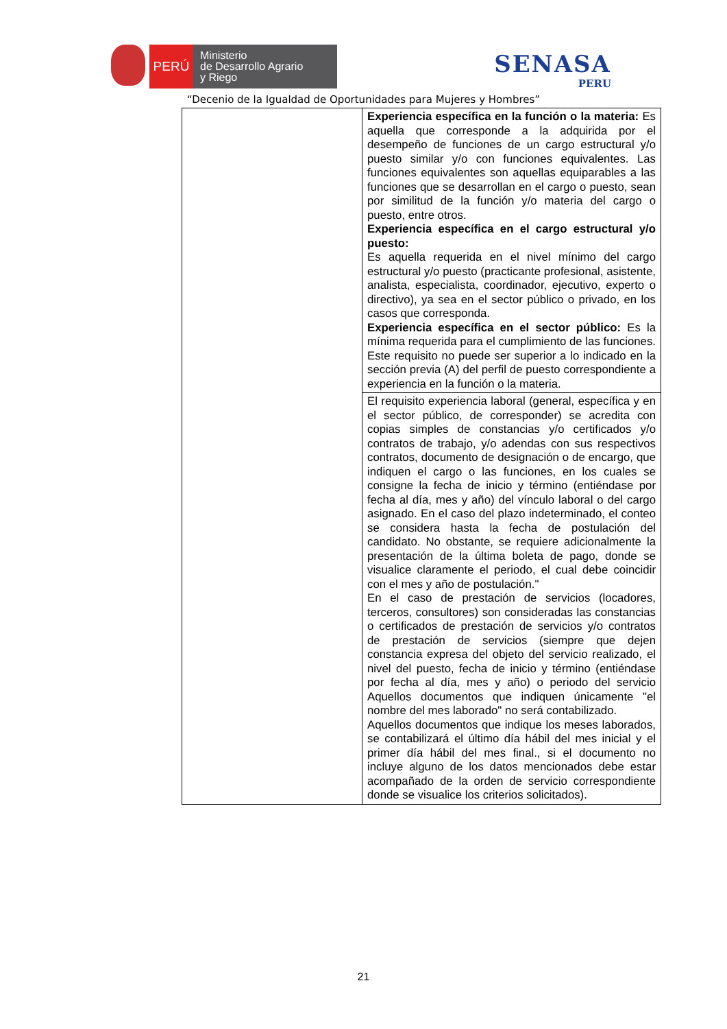PERÚ
Ministerio
de Desarrollo Agrario
y Riego
SENASA
PERU
“Decenio de la Igualdad de Oportunidades para Mujeres y Hombres”
| | Experiencia específica en la función o la materia: Es aquella que corresponde a la adquirida por el desempeño de funciones de un cargo estructural y/o puesto similar y/o con funciones equivalentes. Las funciones equivalentes son aquellas equiparables a las funciones que se desarrollan en el cargo o puesto, sean por similitud de la función y/o materia del cargo o puesto, entre otros. Experiencia específica en el cargo estructural y/o puesto: Es aquella requerida en el nivel mínimo del cargo estructural y/o puesto (practicante profesional, asistente, analista, especialista, coordinador, ejecutivo, experto o directivo), ya sea en el sector público o privado, en los casos que corresponda. Experiencia específica en el sector público: Es la mínima requerida para el cumplimiento de las funciones. Este requisito no puede ser superior a lo indicado en la sección previa (A) del perfil de puesto correspondiente a experiencia en la función o la materia. |
| | El requisito experiencia laboral (general, específica y en el sector público, de corresponder) se acredita con copias simples de constancias y/o certificados y/o contratos de trabajo, y/o adendas con sus respectivos contratos, documento de designación o de encargo, que indiquen el cargo o las funciones, en los cuales se consigne la fecha de inicio y término (entiéndase por fecha al día, mes y año) del vínculo laboral o del cargo asignado. En el caso del plazo indeterminado, el conteo se considera hasta la fecha de postulación del candidato. No obstante, se requiere adicionalmente la presentación de la última boleta de pago, donde se visualice claramente el periodo, el cual debe coincidir con el mes y año de postulación." En el caso de prestación de servicios (locadores, terceros, consultores) son consideradas las constancias o certificados de prestación de servicios y/o contratos de prestación de servicios (siempre que dejen constancia expresa del objeto del servicio realizado, el nivel del puesto, fecha de inicio y término (entiéndase por fecha al día, mes y año) o periodo del servicio Aquellos documentos que indiquen únicamente "el nombre del mes laborado" no será contabilizado. Aquellos documentos que indique los meses laborados, se contabilizará el último día hábil del mes inicial y el primer día hábil del mes final., si el documento no incluye alguno de los datos mencionados debe estar acompañado de la orden de servicio correspondiente donde se visualice los criterios solicitados). |
21